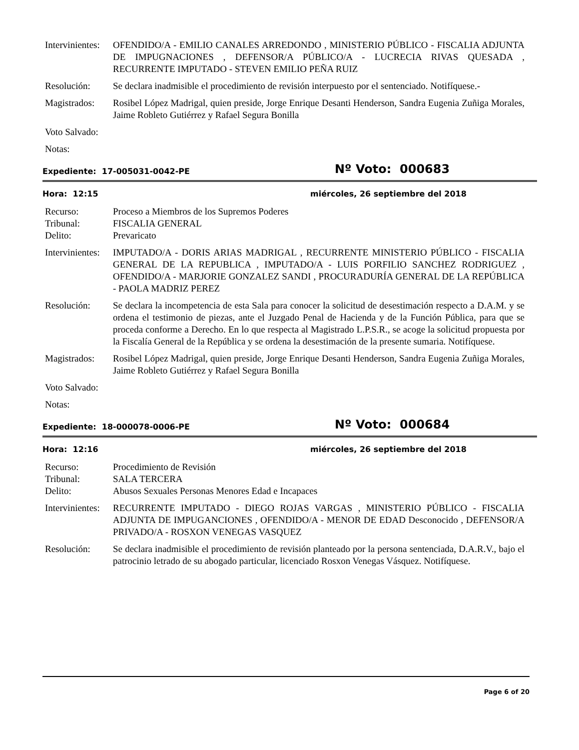Intervinientes:
OFENDIDO/A - EMILIO CANALES ARREDONDO , MINISTERIO PÚBLICO - FISCALIA ADJUNTA DE IMPUGNACIONES , DEFENSOR/A PÚBLICO/A - LUCRECIA RIVAS QUESADA , RECURRENTE IMPUTADO - STEVEN EMILIO PEÑA RUIZ
Resolución: Se declara inadmisible el procedimiento de revisión interpuesto por el sentenciado. Notifíquese.-
Magistrados:
Rosibel López Madrigal, quien preside, Jorge Enrique Desanti Henderson, Sandra Eugenia Zuñiga Morales, Jaime Robleto Gutiérrez y Rafael Segura Bonilla
Voto Salvado:
Notas:
Expediente: 17-005031-0042-PE
Nº Voto: 000683
Hora: 12:15 miércoles, 26 septiembre del 2018
Recurso: Proceso a Miembros de los Supremos Poderes
Tribunal: FISCALIA GENERAL
Delito: Prevaricato
Intervinientes:
IMPUTADO/A - DORIS ARIAS MADRIGAL , RECURRENTE MINISTERIO PÚBLICO - FISCALIA GENERAL DE LA REPUBLICA , IMPUTADO/A - LUIS PORFILIO SANCHEZ RODRIGUEZ , OFENDIDO/A - MARJORIE GONZALEZ SANDI , PROCURADURÍA GENERAL DE LA REPÚBLICA - PAOLA MADRIZ PEREZ
Resolución: Se declara la incompetencia de esta Sala para conocer la solicitud de desestimación respecto a D.A.M. y se ordena el testimonio de piezas, ante el Juzgado Penal de Hacienda y de la Función Pública, para que se proceda conforme a Derecho. En lo que respecta al Magistrado L.P.S.R., se acoge la solicitud propuesta por la Fiscalía General de la República y se ordena la desestimación de la presente sumaria. Notifíquese.
Magistrados:
Rosibel López Madrigal, quien preside, Jorge Enrique Desanti Henderson, Sandra Eugenia Zuñiga Morales, Jaime Robleto Gutiérrez y Rafael Segura Bonilla
Voto Salvado:
Notas:
Expediente: 18-000078-0006-PE
Nº Voto: 000684
Hora: 12:16 miércoles, 26 septiembre del 2018
Recurso: Procedimiento de Revisión
Tribunal: SALA TERCERA
Delito: Abusos Sexuales Personas Menores Edad e Incapaces
Intervinientes:
RECURRENTE IMPUTADO - DIEGO ROJAS VARGAS , MINISTERIO PÚBLICO - FISCALIA ADJUNTA DE IMPUGANCIONES , OFENDIDO/A - MENOR DE EDAD Desconocido , DEFENSOR/A PRIVADO/A - ROSXON VENEGAS VASQUEZ
Resolución: Se declara inadmisible el procedimiento de revisión planteado por la persona sentenciada, D.A.R.V., bajo el patrocinio letrado de su abogado particular, licenciado Rosxon Venegas Vásquez. Notifíquese.
Page 6 of 20